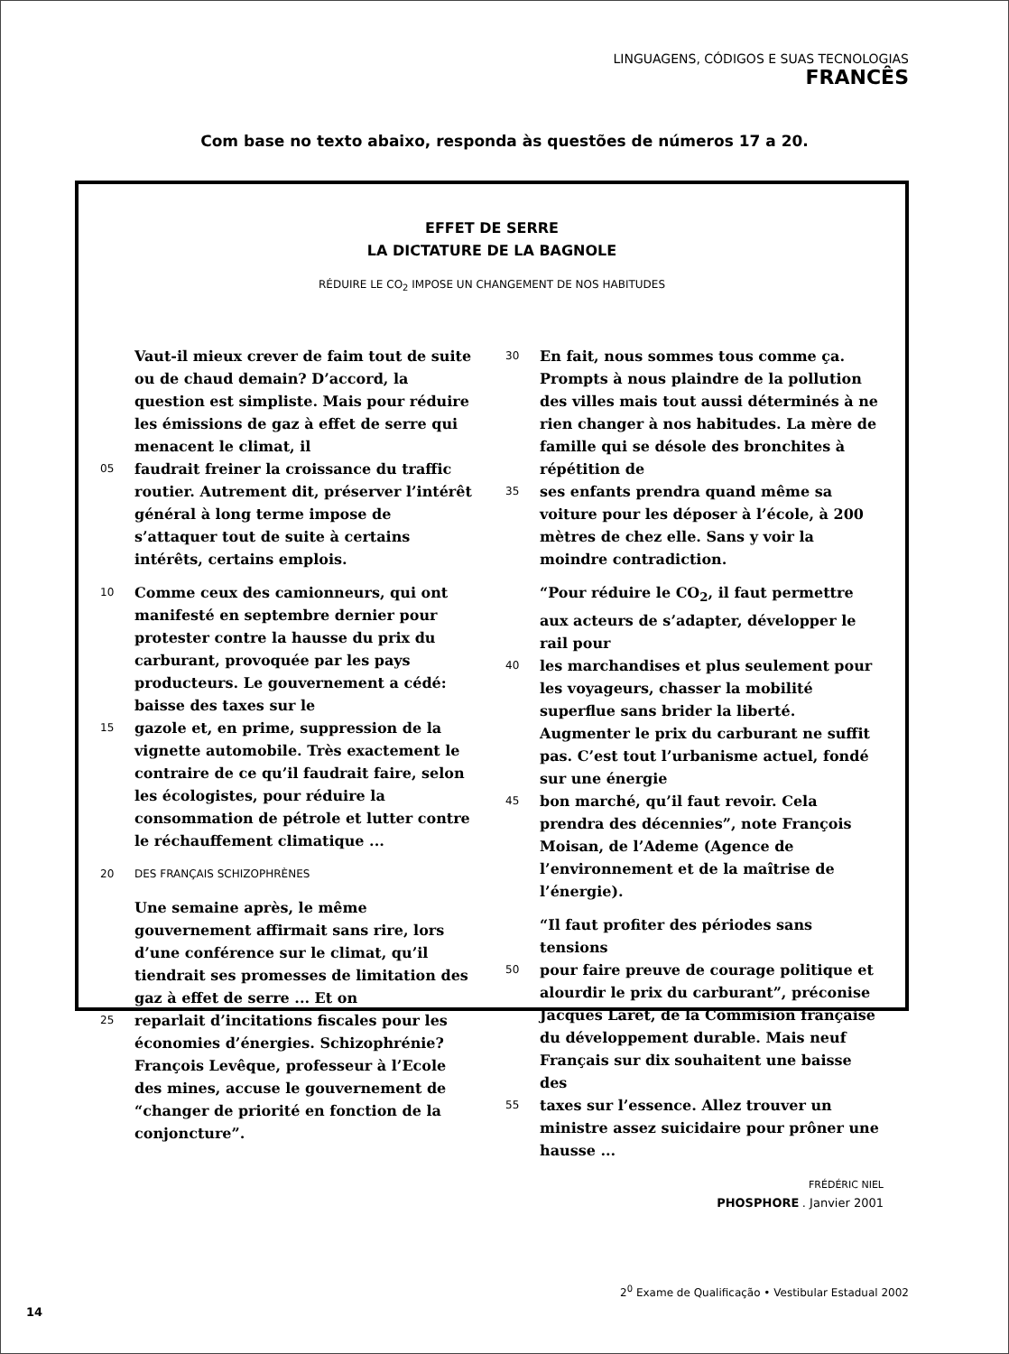LINGUAGENS, CÓDIGOS E SUAS TECNOLOGIAS
FRANCÊS
Com base no texto abaixo, responda às questões de números 17 a 20.
EFFET DE SERRE
LA DICTATURE DE LA BAGNOLE
RÉDUIRE LE CO<sub>2</sub> IMPOSE UN CHANGEMENT DE NOS HABITUDES
Vaut-il mieux crever de faim tout de suite ou de chaud demain? D’accord, la question est simpliste. Mais pour réduire les émissions de gaz à effet de serre qui menacent le climat, il
05 faudrait freiner la croissance du traffic routier. Autrement dit, préserver l’intérêt général à long terme impose de s’attaquer tout de suite à certains intérêts, certains emplois.
10 Comme ceux des camionneurs, qui ont manifesté en septembre dernier pour protester contre la hausse du prix du carburant, provoquée par les pays producteurs. Le gouvernement a cédé: baisse des taxes sur le
15 gazole et, en prime, suppression de la vignette automobile. Très exactement le contraire de ce qu’il faudrait faire, selon les écologistes, pour réduire la consommation de pétrole et lutter contre le réchauffement climatique ...
20 DES FRANÇAIS SCHIZOPHRÈNES
Une semaine après, le même gouvernement affirmait sans rire, lors d’une conférence sur le climat, qu’il tiendrait ses promesses de limitation des gaz à effet de serre ... Et on
25 reparlait d’incitations fiscales pour les économies d’énergies. Schizophrénie? François Levêque, professeur à l’Ecole des mines, accuse le gouvernement de “changer de priorité en fonction de la conjoncture”.
30 En fait, nous sommes tous comme ça. Prompts à nous plaindre de la pollution des villes mais tout aussi déterminés à ne rien changer à nos habitudes. La mère de famille qui se désole des bronchites à répétition de
35 ses enfants prendra quand même sa voiture pour les déposer à l’école, à 200 mètres de chez elle. Sans y voir la moindre contradiction.
“Pour réduire le CO<sub>2</sub>, il faut permettre aux acteurs de s’adapter, développer le rail pour
40 les marchandises et plus seulement pour les voyageurs, chasser la mobilité superflue sans brider la liberté. Augmenter le prix du carburant ne suffit pas. C’est tout l’urbanisme actuel, fondé sur une énergie
45 bon marché, qu’il faut revoir. Cela prendra des décennies”, note François Moisan, de l’Ademe (Agence de l’environnement et de la maîtrise de l’énergie).
“Il faut profiter des périodes sans tensions
50 pour faire preuve de courage politique et alourdir le prix du carburant”, préconise Jacques Laret, de la Commision française du développement durable. Mais neuf Français sur dix souhaitent une baisse des
55 taxes sur l’essence. Allez trouver un ministre assez suicidaire pour prôner une hausse ...
FRÉDÉRIC NIEL
PHOSPHORE . Janvier 2001
2<sup>0</sup> Exame de Qualificação • Vestibular Estadual 2002
14